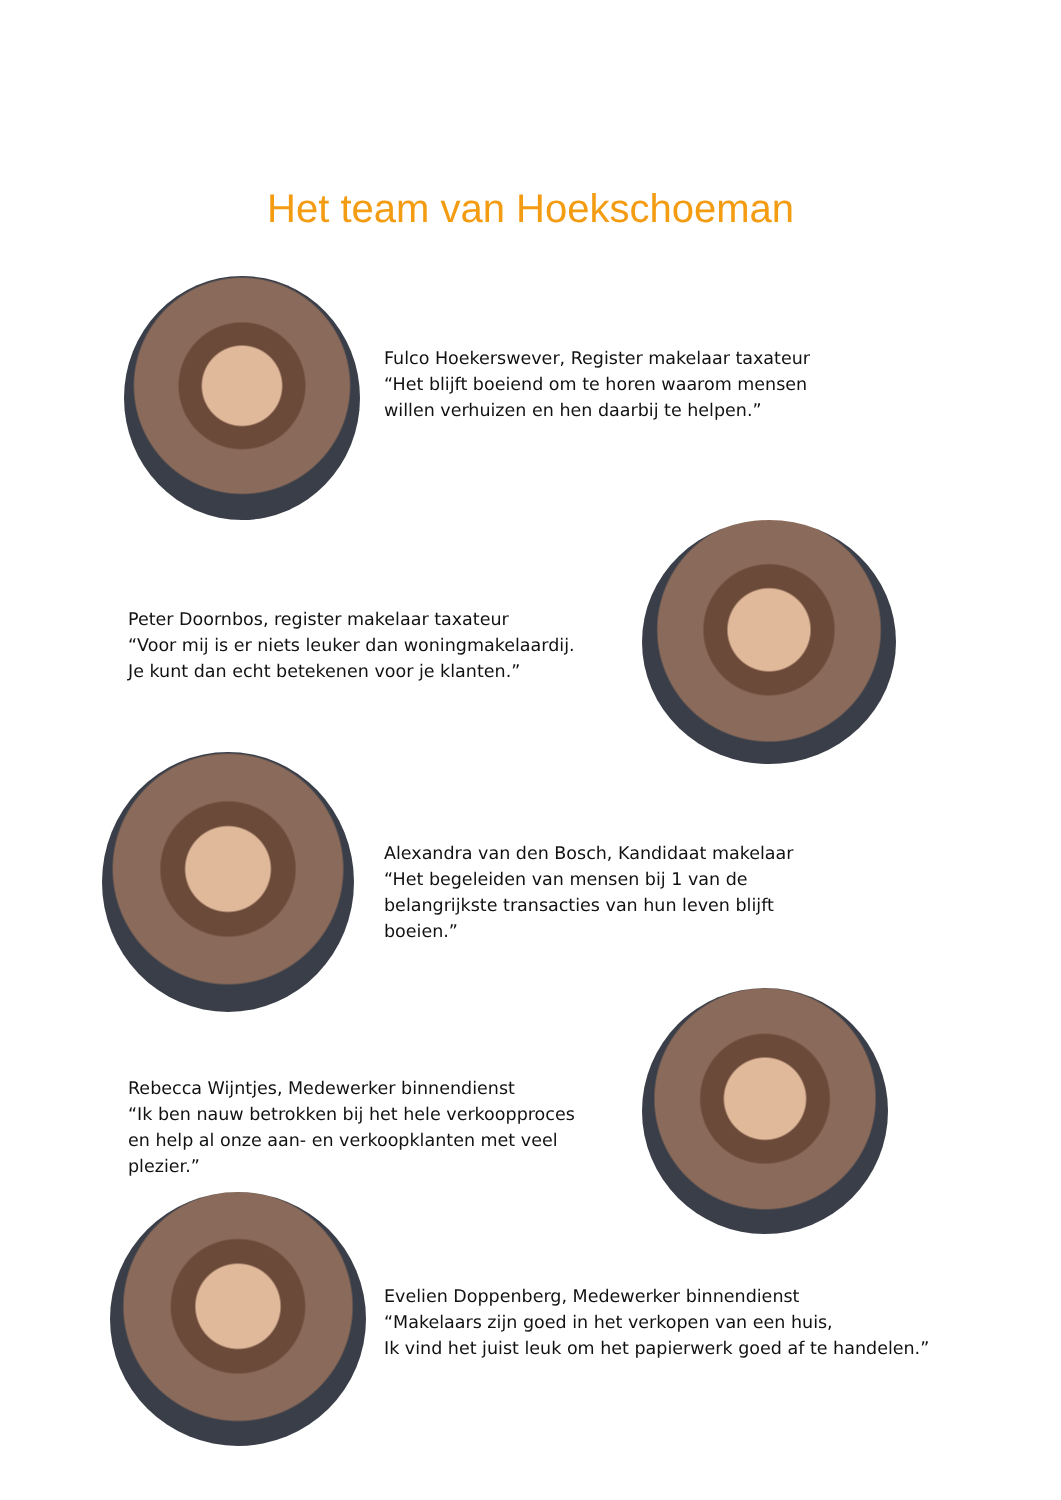Het team van Hoekschoeman
Fulco Hoekerswever, Register makelaar taxateur
“Het blijft boeiend om te horen waarom mensen
willen verhuizen en hen daarbij te helpen.”
Peter Doornbos, register makelaar taxateur
“Voor mij is er niets leuker dan woningmakelaardij.
Je kunt dan echt betekenen voor je klanten.”
Alexandra van den Bosch, Kandidaat makelaar
“Het begeleiden van mensen bij 1 van de
belangrijkste transacties van hun leven blijft
boeien.”
Rebecca Wijntjes, Medewerker binnendienst
“Ik ben nauw betrokken bij het hele verkoopproces
en help al onze aan- en verkoopklanten met veel
plezier.”
Evelien Doppenberg, Medewerker binnendienst
“Makelaars zijn goed in het verkopen van een huis,
Ik vind het juist leuk om het papierwerk goed af te handelen.”